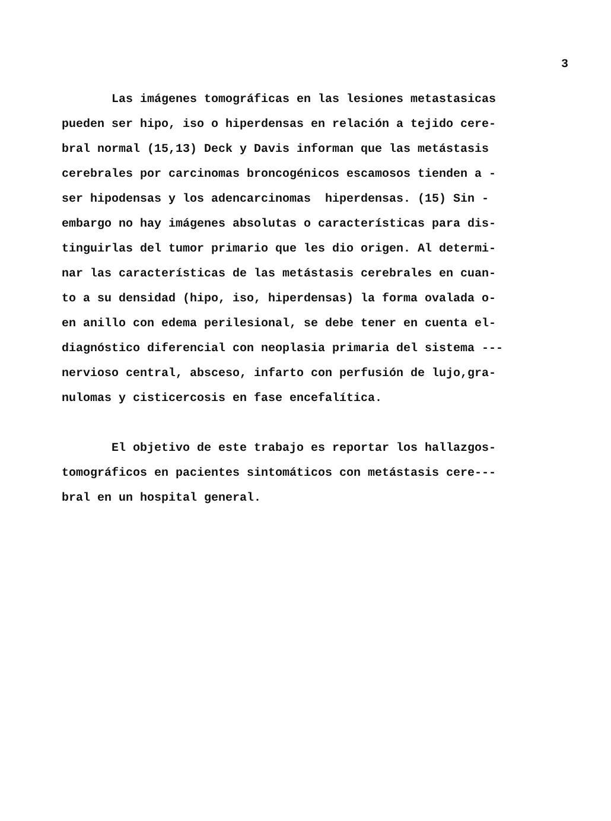3
Las imágenes tomográficas en las lesiones metastasicas
pueden ser hipo, iso o hiperdensas en relación a tejido cere-
bral normal (15,13) Deck y Davis informan que las metástasis
cerebrales por carcinomas broncogénicos escamosos tienden a -
ser hipodensas y los adencarcinomas hiperdensas. (15) Sin -
embargo no hay imágenes absolutas o características para dis-
tinguirlas del tumor primario que les dio origen. Al determi-
nar las características de las metástasis cerebrales en cuan-
to a su densidad (hipo, iso, hiperdensas) la forma ovalada o-
en anillo con edema perilesional, se debe tener en cuenta el-
diagnóstico diferencial con neoplasia primaria del sistema ---
nervioso central, absceso, infarto con perfusión de lujo,gra-
nulomas y cisticercosis en fase encefalítica.
El objetivo de este trabajo es reportar los hallazgos-
tomográficos en pacientes sintomáticos con metástasis cere---
bral en un hospital general.